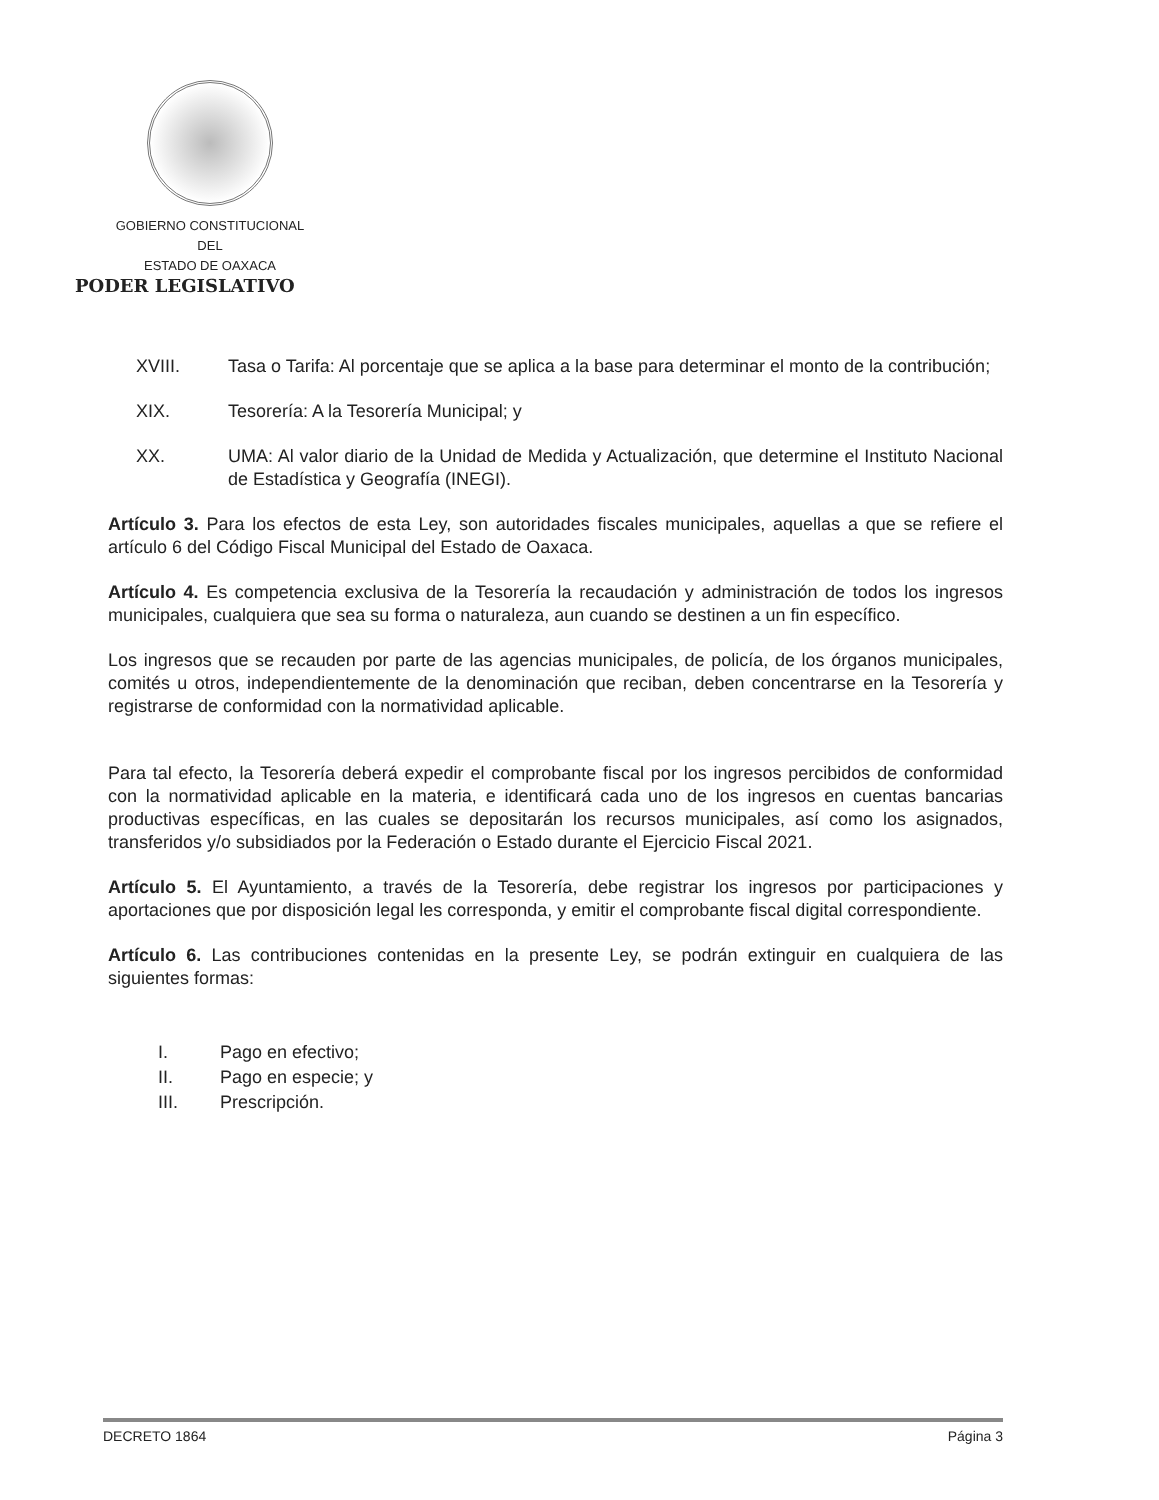GOBIERNO CONSTITUCIONAL
DEL
ESTADO DE OAXACA
PODER LEGISLATIVO
XVIII. Tasa o Tarifa: Al porcentaje que se aplica a la base para determinar el monto de la contribución;
XIX. Tesorería: A la Tesorería Municipal; y
XX. UMA: Al valor diario de la Unidad de Medida y Actualización, que determine el Instituto Nacional de Estadística y Geografía (INEGI).
Artículo 3. Para los efectos de esta Ley, son autoridades fiscales municipales, aquellas a que se refiere el artículo 6 del Código Fiscal Municipal del Estado de Oaxaca.
Artículo 4. Es competencia exclusiva de la Tesorería la recaudación y administración de todos los ingresos municipales, cualquiera que sea su forma o naturaleza, aun cuando se destinen a un fin específico.
Los ingresos que se recauden por parte de las agencias municipales, de policía, de los órganos municipales, comités u otros, independientemente de la denominación que reciban, deben concentrarse en la Tesorería y registrarse de conformidad con la normatividad aplicable.
Para tal efecto, la Tesorería deberá expedir el comprobante fiscal por los ingresos percibidos de conformidad con la normatividad aplicable en la materia, e identificará cada uno de los ingresos en cuentas bancarias productivas específicas, en las cuales se depositarán los recursos municipales, así como los asignados, transferidos y/o subsidiados por la Federación o Estado durante el Ejercicio Fiscal 2021.
Artículo 5. El Ayuntamiento, a través de la Tesorería, debe registrar los ingresos por participaciones y aportaciones que por disposición legal les corresponda, y emitir el comprobante fiscal digital correspondiente.
Artículo 6. Las contribuciones contenidas en la presente Ley, se podrán extinguir en cualquiera de las siguientes formas:
I. Pago en efectivo;
II. Pago en especie; y
III. Prescripción.
DECRETO 1864 Página 3